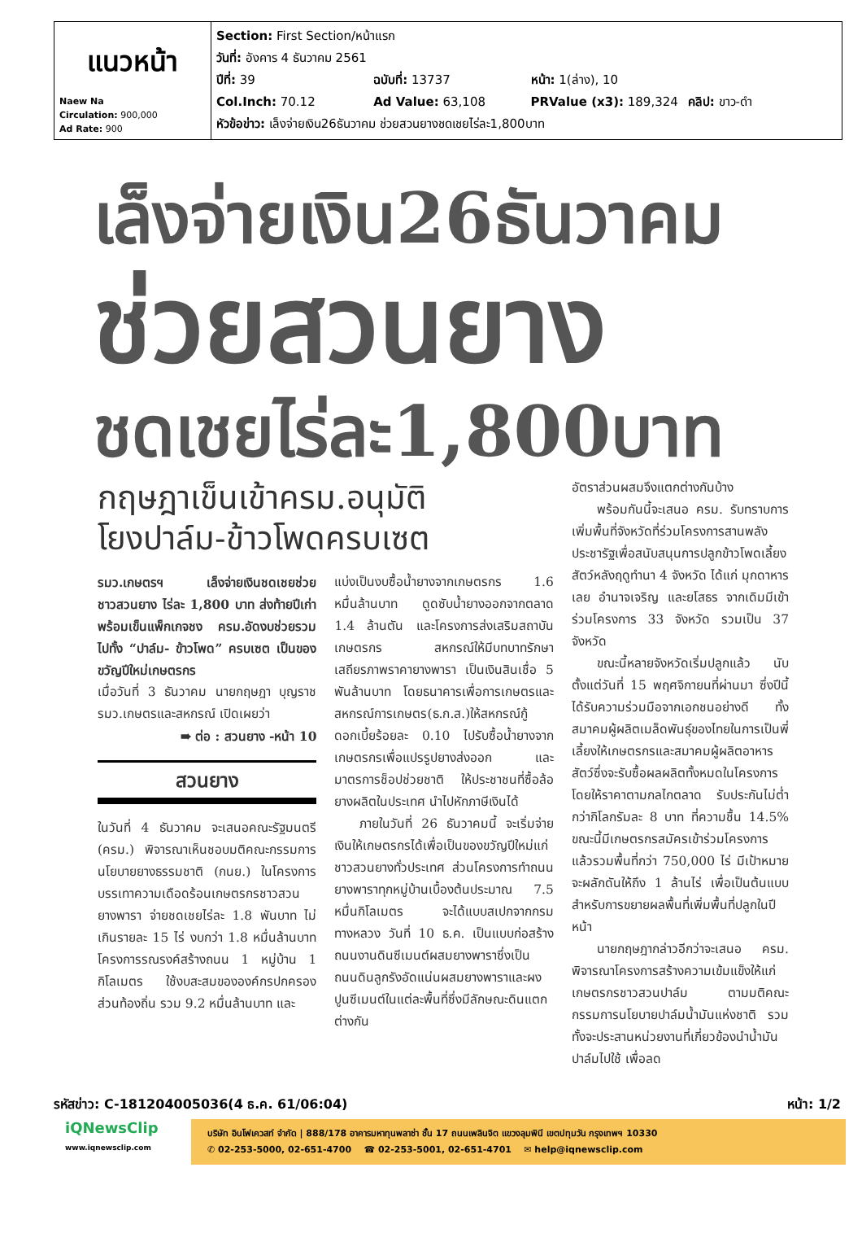| แนวหน้า Naew Na Circulation: 900,000 Ad Rate: 900 | Section: First Section/หน้าแรก วันที่: อังคาร 4 ธันวาคม 2561 ปีที่: 39 ฉบับที่: 13737 หน้า: 1(ล่าง), 10 Col.Inch: 70.12 Ad Value: 63,108 PRValue (x3): 189,324 คลิป: ขาว-ดำ หัวข้อข่าว: เล็งจ่ายเงิน26ธันวาคม ช่วยสวนยางชดเชยไร่ละ1,800บาท |
เล็งจ่ายเงิน26ธันวาคม
ช่วยสวนยาง
ชดเชยไร่ละ1,800บาท
กฤษฎาเข็นเข้าครม.อนุมัติ
โยงปาล์ม-ข้าวโพดครบเซต
รมว.เกษตรฯ เล็งจ่ายเงินชดเชยช่วยชาวสวนยาง ไร่ละ 1,800 บาท ส่งท้ายปีเก่า พร้อมเข็นแพ็กเกจชง ครม.อัดงบช่วยรวมไปทั้ง “ปาล์ม- ข้าวโพด” ครบเซต เป็นของขวัญปีใหม่เกษตรกร
เมื่อวันที่ 3 ธันวาคม นายกฤษฎา บุญราช รมว.เกษตรและสหกรณ์ เปิดเผยว่า
➠ ต่อ : สวนยาง -หน้า 10
สวนยาง
ในวันที่ 4 ธันวาคม จะเสนอคณะรัฐมนตรี (ครม.) พิจารณาเห็นชอบมติคณะกรรมการนโยบายยางธรรมชาติ (กนย.) ในโครงการบรรเทาความเดือดร้อนเกษตรกรชาวสวนยางพารา จ่ายชดเชยไร่ละ 1.8 พันบาท ไม่เกินรายละ 15 ไร่ งบกว่า 1.8 หมื่นล้านบาท โครงการรณรงค์สร้างถนน 1 หมู่บ้าน 1 กิโลเมตร ใช้งบสะสมขององค์กรปกครองส่วนท้องถิ่น รวม 9.2 หมื่นล้านบาท และ
แบ่งเป็นงบซื้อน้ำยางจากเกษตรกร 1.6 หมื่นล้านบาท ดูดซับน้ำยางออกจากตลาด 1.4 ล้านตัน และโครงการส่งเสริมสถาบันเกษตรกร สหกรณ์ให้มีบทบาทรักษาเสถียรภาพราคายางพารา เป็นเงินสินเชื่อ 5 พันล้านบาท โดยธนาคารเพื่อการเกษตรและสหกรณ์การเกษตร(ธ.ก.ส.)ให้สหกรณ์กู้ดอกเบี้ยร้อยละ 0.10 ไปรับซื้อน้ำยางจากเกษตรกรเพื่อแปรรูปยางส่งออก และมาตรการช็อปช่วยชาติ ให้ประชาชนที่ซื้อล้อยางผลิตในประเทศ นำไปหักภาษีเงินได้
ภายในวันที่ 26 ธันวาคมนี้ จะเริ่มจ่ายเงินให้เกษตรกรได้เพื่อเป็นของขวัญปีใหม่แก่ชาวสวนยางทั่วประเทศ ส่วนโครงการทำถนนยางพาราทุกหมู่บ้านเบื้องต้นประมาณ 7.5 หมื่นกิโลเมตร จะได้แบบสเปกจากกรมทางหลวง วันที่ 10 ธ.ค. เป็นแบบก่อสร้างถนนงานดินซีเมนต์ผสมยางพาราซึ่งเป็นถนนดินลูกรังอัดแน่นผสมยางพาราและผงปูนซีเมนต์ในแต่ละพื้นที่ซึ่งมีลักษณะดินแตกต่างกัน
อัตราส่วนผสมจึงแตกต่างกันบ้าง
พร้อมกันนี้จะเสนอ ครม. รับทราบการเพิ่มพื้นที่จังหวัดที่ร่วมโครงการสานพลังประชารัฐเพื่อสนับสนุนการปลูกข้าวโพดเลี้ยงสัตว์หลังฤดูทำนา 4 จังหวัด ได้แก่ มุกดาหาร เลย อำนาจเจริญ และยโสธร จากเดิมมีเข้าร่วมโครงการ 33 จังหวัด รวมเป็น 37 จังหวัด
ขณะนี้หลายจังหวัดเริ่มปลูกแล้ว นับตั้งแต่วันที่ 15 พฤศจิกายนที่ผ่านมา ซึ่งปีนี้ได้รับความร่วมมือจากเอกชนอย่างดี ทั้งสมาคมผู้ผลิตเมล็ดพันธุ์ของไทยในการเป็นพี่เลี้ยงให้เกษตรกรและสมาคมผู้ผลิตอาหารสัตว์ซึ่งจะรับซื้อผลผลิตทั้งหมดในโครงการ โดยให้ราคาตามกลไกตลาด รับประกันไม่ต่ำกว่ากิโลกรัมละ 8 บาท ที่ความชื้น 14.5% ขณะนี้มีเกษตรกรสมัครเข้าร่วมโครงการแล้วรวมพื้นที่กว่า 750,000 ไร่ มีเป้าหมายจะผลักดันให้ถึง 1 ล้านไร่ เพื่อเป็นต้นแบบสำหรับการขยายผลพื้นที่เพิ่มพื้นที่ปลูกในปีหน้า
นายกฤษฎากล่าวอีกว่าจะเสนอ ครม. พิจารณาโครงการสร้างความเข้มแข็งให้แก่เกษตรกรชาวสวนปาล์ม ตามมติคณะกรรมการนโยบายปาล์มน้ำมันแห่งชาติ รวมทั้งจะประสานหน่วยงานที่เกี่ยวข้องนำน้ำมันปาล์มไปใช้ เพื่อลด
รหัสข่าว: C-181204005036(4 ธ.ค. 61/06:04) หน้า: 1/2
iQNewsClip
www.iqnewsclip.com
บริษัท อินโฟเควสท์ จำกัด | 888/178 อาคารมหาทุนพลาซ่า ชั้น 17 ถนนเพลินจิต แขวงลุมพินี เขตปทุมวัน กรุงเทพฯ 10330
✆ 02-253-5000, 02-651-4700 ☎ 02-253-5001, 02-651-4701 ✉ help@iqnewsclip.com